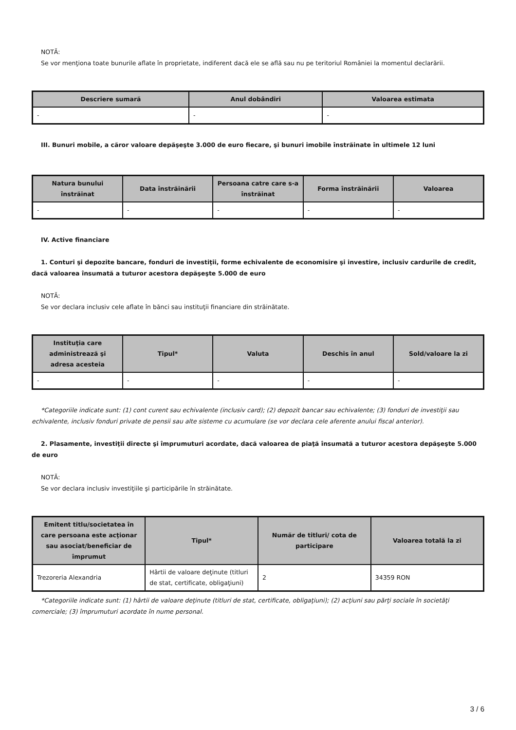NOTĂ:
Se vor menţiona toate bunurile aflate în proprietate, indiferent dacă ele se află sau nu pe teritoriul României la momentul declarării.
| Descriere sumară | Anul dobândiri | Valoarea estimata |
| --- | --- | --- |
| - | - | - |
III. Bunuri mobile, a căror valoare depăşeşte 3.000 de euro fiecare, şi bunuri imobile înstrăinate în ultimele 12 luni
| Natura bunului înstrăinat | Data înstrăinării | Persoana catre care s-a înstrăinat | Forma înstrăinării | Valoarea |
| --- | --- | --- | --- | --- |
| - | - | - | - | - |
IV. Active financiare
1. Conturi şi depozite bancare, fonduri de investiţii, forme echivalente de economisire şi investire, inclusiv cardurile de credit, dacă valoarea însumată a tuturor acestora depăşeşte 5.000 de euro
NOTĂ:
Se vor declara inclusiv cele aflate în bănci sau instituţii financiare din străinătate.
| Instituţia care administrează şi adresa acesteia | Tipul* | Valuta | Deschis în anul | Sold/valoare la zi |
| --- | --- | --- | --- | --- |
| - | - | - | - | - |
*Categoriile indicate sunt: (1) cont curent sau echivalente (inclusiv card); (2) depozit bancar sau echivalente; (3) fonduri de investiţii sau echivalente, inclusiv fonduri private de pensii sau alte sisteme cu acumulare (se vor declara cele aferente anului fiscal anterior).
2. Plasamente, investiţii directe şi împrumuturi acordate, dacă valoarea de piaţă însumată a tuturor acestora depăşeşte 5.000 de euro
NOTĂ:
Se vor declara inclusiv investiţiile şi participările în străinătate.
| Emitent titlu/societatea în care persoana este acţionar sau asociat/beneficiar de împrumut | Tipul* | Număr de titluri/ cota de participare | Valoarea totală la zi |
| --- | --- | --- | --- |
| Trezoreria Alexandria | Hârtii de valoare deţinute (titluri de stat, certificate, obligaţiuni) | 2 | 34359 RON |
*Categoriile indicate sunt: (1) hârtii de valoare deţinute (titluri de stat, certificate, obligaţiuni); (2) acţiuni sau părţi sociale în societăţi comerciale; (3) împrumuturi acordate în nume personal.
3 / 6